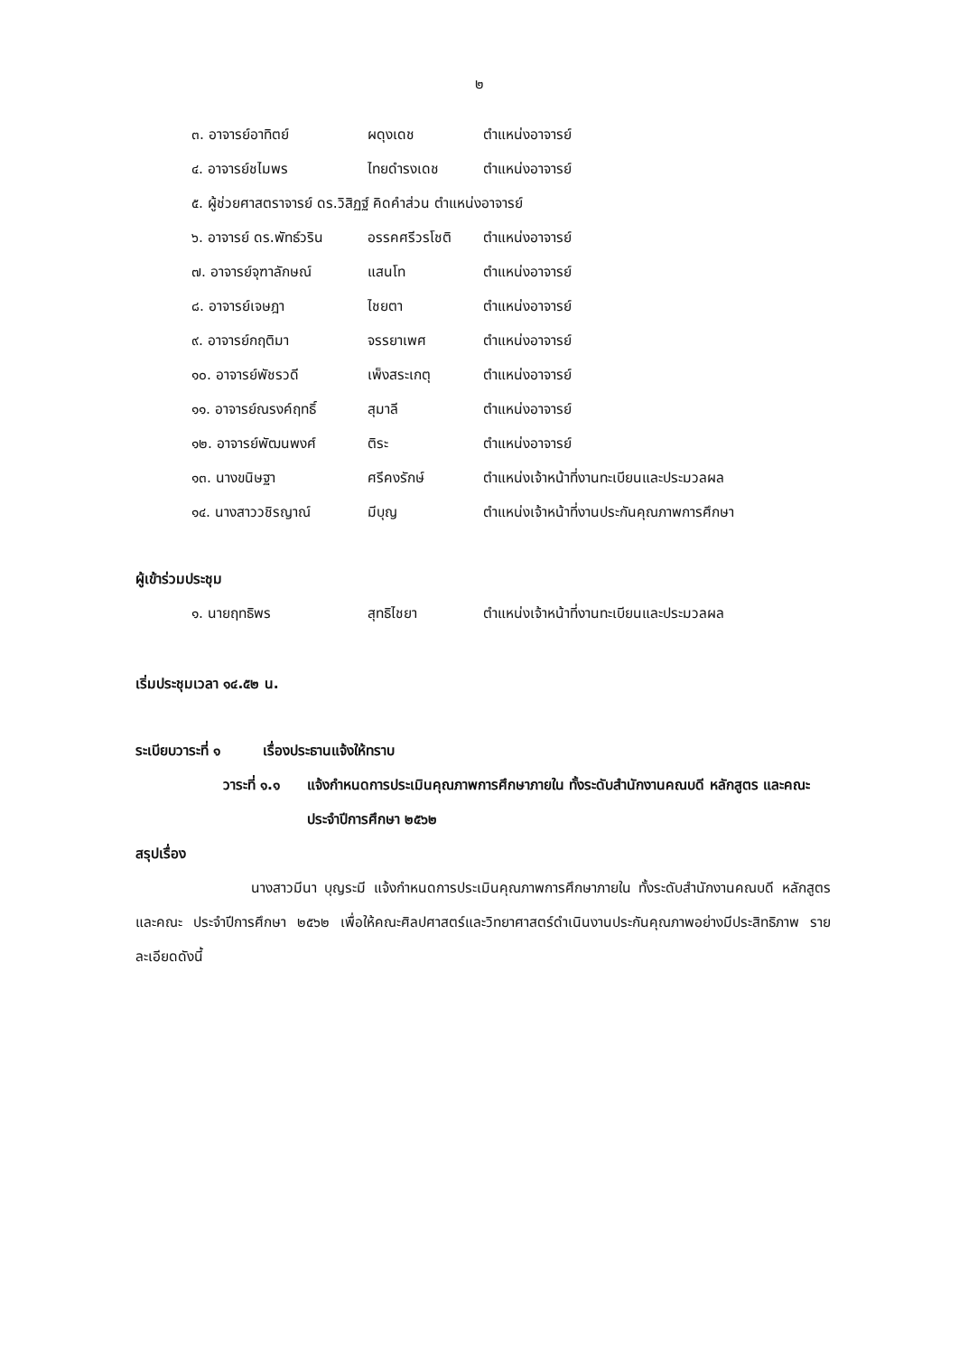๒
๓. อาจารย์อาทิตย์ ผดุงเดช ตำแหน่งอาจารย์
๔. อาจารย์ชไมพร ไทยดำรงเดช ตำแหน่งอาจารย์
๕. ผู้ช่วยศาสตราจารย์ ดร.วิสิฏฐ์ คิดคำส่วน ตำแหน่งอาจารย์
๖. อาจารย์ ดร.พัทธ์วริน อรรคศรีวรโชติ ตำแหน่งอาจารย์
๗. อาจารย์จุฑาลักษณ์ แสนโท ตำแหน่งอาจารย์
๘. อาจารย์เจษฎา ไชยตา ตำแหน่งอาจารย์
๙. อาจารย์กฤติมา จรรยาเพศ ตำแหน่งอาจารย์
๑๐. อาจารย์พัชรวดี เพ็งสระเกตุ ตำแหน่งอาจารย์
๑๑. อาจารย์ณรงค์ฤทธิ์ สุมาลี ตำแหน่งอาจารย์
๑๒. อาจารย์พัฒนพงศ์ ติระ ตำแหน่งอาจารย์
๑๓. นางขนิษฐา ศรีคงรักษ์ ตำแหน่งเจ้าหน้าที่งานทะเบียนและประมวลผล
๑๔. นางสาววชิรญาณ์ มีบุญ ตำแหน่งเจ้าหน้าที่งานประกันคุณภาพการศึกษา
ผู้เข้าร่วมประชุม
๑. นายฤทธิพร สุทธิไชยา ตำแหน่งเจ้าหน้าที่งานทะเบียนและประมวลผล
เริ่มประชุมเวลา ๑๔.๕๒ น.
ระเบียบวาระที่ ๑ เรื่องประธานแจ้งให้ทราบ
วาระที่ ๑.๑ แจ้งกำหนดการประเมินคุณภาพการศึกษาภายใน ทั้งระดับสำนักงานคณบดี หลักสูตร และคณะ ประจำปีการศึกษา ๒๕๖๒
สรุปเรื่อง
นางสาวมีนา บุญระมี แจ้งกำหนดการประเมินคุณภาพการศึกษาภายใน ทั้งระดับสำนักงานคณบดี หลักสูตร และคณะ ประจำปีการศึกษา ๒๕๖๒ เพื่อให้คณะศิลปศาสตร์และวิทยาศาสตร์ดำเนินงานประกันคุณภาพอย่างมีประสิทธิภาพ รายละเอียดดังนี้